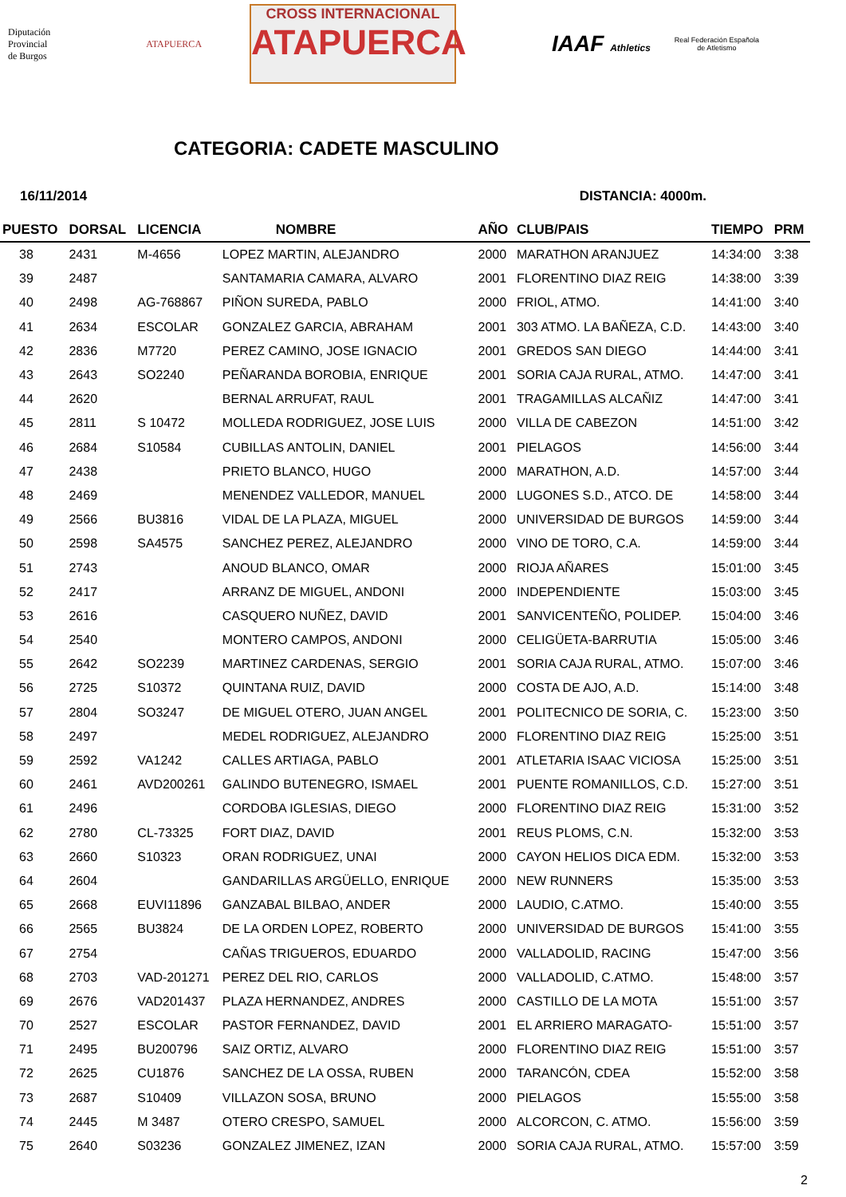Diputación
Provincial
de Burgos
ATAPUERCA
CROSS INTERNACIONAL
ATAPUERCA
IAAF Athletics
Real Federación Española
de Atletismo
CATEGORIA: CADETE MASCULINO
16/11/2014 DISTANCIA: 4000m.
| PUESTO | DORSAL | LICENCIA | NOMBRE | AÑO | CLUB/PAIS | TIEMPO | PRM |
| --- | --- | --- | --- | --- | --- | --- | --- |
| 38 | 2431 | M-4656 | LOPEZ MARTIN, ALEJANDRO | 2000 | MARATHON ARANJUEZ | 14:34:00 | 3:38 |
| 39 | 2487 | | SANTAMARIA CAMARA, ALVARO | 2001 | FLORENTINO DIAZ REIG | 14:38:00 | 3:39 |
| 40 | 2498 | AG-768867 | PIÑON SUREDA, PABLO | 2000 | FRIOL, ATMO. | 14:41:00 | 3:40 |
| 41 | 2634 | ESCOLAR | GONZALEZ GARCIA, ABRAHAM | 2001 | 303 ATMO. LA BAÑEZA, C.D. | 14:43:00 | 3:40 |
| 42 | 2836 | M7720 | PEREZ CAMINO, JOSE IGNACIO | 2001 | GREDOS SAN DIEGO | 14:44:00 | 3:41 |
| 43 | 2643 | SO2240 | PEÑARANDA BOROBIA, ENRIQUE | 2001 | SORIA CAJA RURAL, ATMO. | 14:47:00 | 3:41 |
| 44 | 2620 | | BERNAL ARRUFAT, RAUL | 2001 | TRAGAMILLAS ALCAÑIZ | 14:47:00 | 3:41 |
| 45 | 2811 | S 10472 | MOLLEDA RODRIGUEZ, JOSE LUIS | 2000 | VILLA DE CABEZON | 14:51:00 | 3:42 |
| 46 | 2684 | S10584 | CUBILLAS ANTOLIN, DANIEL | 2001 | PIELAGOS | 14:56:00 | 3:44 |
| 47 | 2438 | | PRIETO BLANCO, HUGO | 2000 | MARATHON, A.D. | 14:57:00 | 3:44 |
| 48 | 2469 | | MENENDEZ VALLEDOR, MANUEL | 2000 | LUGONES S.D., ATCO. DE | 14:58:00 | 3:44 |
| 49 | 2566 | BU3816 | VIDAL DE LA PLAZA, MIGUEL | 2000 | UNIVERSIDAD DE BURGOS | 14:59:00 | 3:44 |
| 50 | 2598 | SA4575 | SANCHEZ PEREZ, ALEJANDRO | 2000 | VINO DE TORO, C.A. | 14:59:00 | 3:44 |
| 51 | 2743 | | ANOUD BLANCO, OMAR | 2000 | RIOJA AÑARES | 15:01:00 | 3:45 |
| 52 | 2417 | | ARRANZ DE MIGUEL, ANDONI | 2000 | INDEPENDIENTE | 15:03:00 | 3:45 |
| 53 | 2616 | | CASQUERO NUÑEZ, DAVID | 2001 | SANVICENTEÑO, POLIDEP. | 15:04:00 | 3:46 |
| 54 | 2540 | | MONTERO CAMPOS, ANDONI | 2000 | CELIGÜETA-BARRUTIA | 15:05:00 | 3:46 |
| 55 | 2642 | SO2239 | MARTINEZ CARDENAS, SERGIO | 2001 | SORIA CAJA RURAL, ATMO. | 15:07:00 | 3:46 |
| 56 | 2725 | S10372 | QUINTANA RUIZ, DAVID | 2000 | COSTA DE AJO, A.D. | 15:14:00 | 3:48 |
| 57 | 2804 | SO3247 | DE MIGUEL OTERO, JUAN ANGEL | 2001 | POLITECNICO DE SORIA, C. | 15:23:00 | 3:50 |
| 58 | 2497 | | MEDEL RODRIGUEZ, ALEJANDRO | 2000 | FLORENTINO DIAZ REIG | 15:25:00 | 3:51 |
| 59 | 2592 | VA1242 | CALLES ARTIAGA, PABLO | 2001 | ATLETARIA ISAAC VICIOSA | 15:25:00 | 3:51 |
| 60 | 2461 | AVD200261 | GALINDO BUTENEGRO, ISMAEL | 2001 | PUENTE ROMANILLOS, C.D. | 15:27:00 | 3:51 |
| 61 | 2496 | | CORDOBA IGLESIAS, DIEGO | 2000 | FLORENTINO DIAZ REIG | 15:31:00 | 3:52 |
| 62 | 2780 | CL-73325 | FORT DIAZ, DAVID | 2001 | REUS PLOMS, C.N. | 15:32:00 | 3:53 |
| 63 | 2660 | S10323 | ORAN RODRIGUEZ, UNAI | 2000 | CAYON HELIOS DICA EDM. | 15:32:00 | 3:53 |
| 64 | 2604 | | GANDARILLAS ARGÜELLO, ENRIQUE | 2000 | NEW RUNNERS | 15:35:00 | 3:53 |
| 65 | 2668 | EUVI11896 | GANZABAL BILBAO, ANDER | 2000 | LAUDIO, C.ATMO. | 15:40:00 | 3:55 |
| 66 | 2565 | BU3824 | DE LA ORDEN LOPEZ, ROBERTO | 2000 | UNIVERSIDAD DE BURGOS | 15:41:00 | 3:55 |
| 67 | 2754 | | CAÑAS TRIGUEROS, EDUARDO | 2000 | VALLADOLID, RACING | 15:47:00 | 3:56 |
| 68 | 2703 | VAD-201271 | PEREZ DEL RIO, CARLOS | 2000 | VALLADOLID, C.ATMO. | 15:48:00 | 3:57 |
| 69 | 2676 | VAD201437 | PLAZA HERNANDEZ, ANDRES | 2000 | CASTILLO DE LA MOTA | 15:51:00 | 3:57 |
| 70 | 2527 | ESCOLAR | PASTOR FERNANDEZ, DAVID | 2001 | EL ARRIERO MARAGATO- | 15:51:00 | 3:57 |
| 71 | 2495 | BU200796 | SAIZ ORTIZ, ALVARO | 2000 | FLORENTINO DIAZ REIG | 15:51:00 | 3:57 |
| 72 | 2625 | CU1876 | SANCHEZ DE LA OSSA, RUBEN | 2000 | TARANCÓN, CDEA | 15:52:00 | 3:58 |
| 73 | 2687 | S10409 | VILLAZON SOSA, BRUNO | 2000 | PIELAGOS | 15:55:00 | 3:58 |
| 74 | 2445 | M 3487 | OTERO CRESPO, SAMUEL | 2000 | ALCORCON, C. ATMO. | 15:56:00 | 3:59 |
| 75 | 2640 | S03236 | GONZALEZ JIMENEZ, IZAN | 2000 | SORIA CAJA RURAL, ATMO. | 15:57:00 | 3:59 |
2